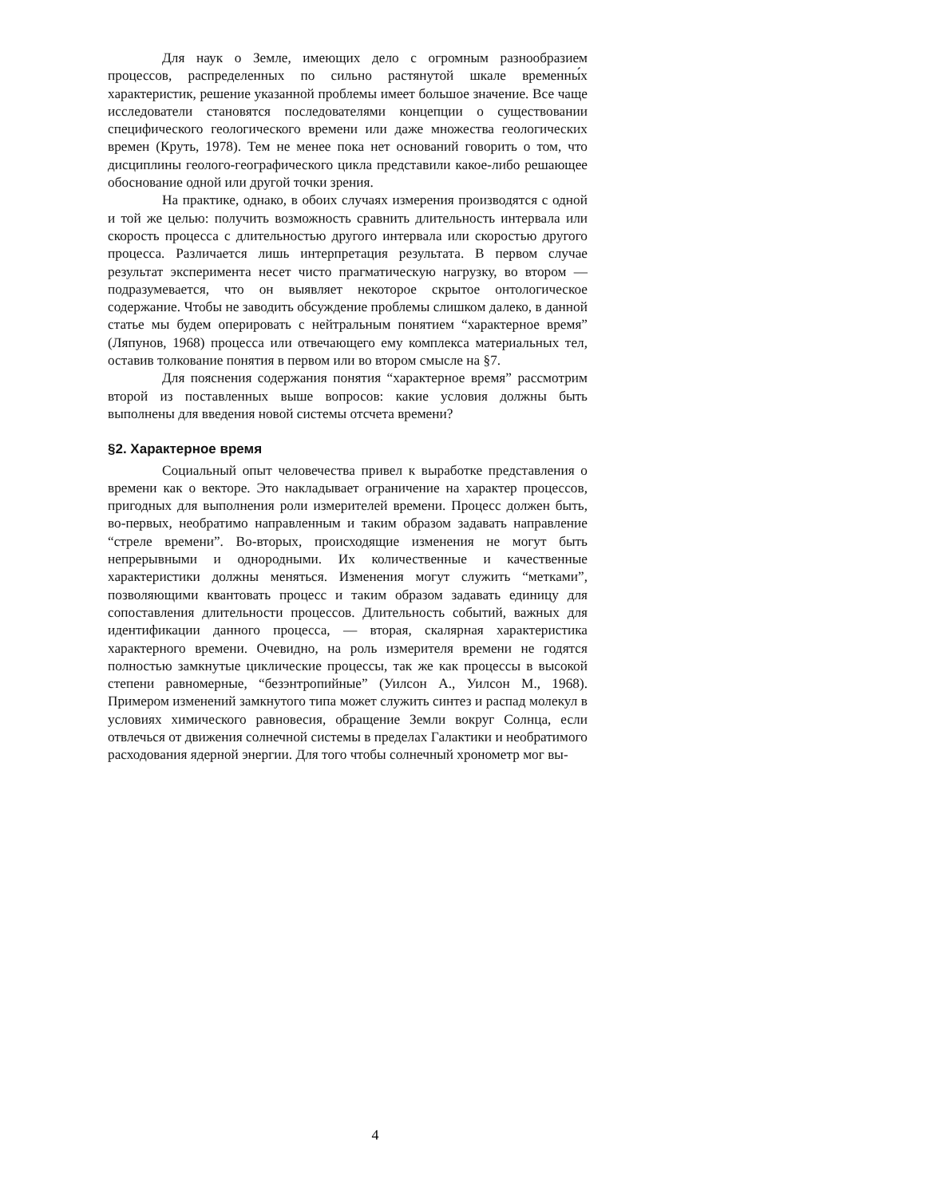Для наук о Земле, имеющих дело с огромным разнообразием процессов, распределенных по сильно растянутой шкале временны́х характеристик, решение указанной проблемы имеет большое значение. Все чаще исследователи становятся последователями концепции о существовании специфического геологического времени или даже множества геологических времен (Круть, 1978). Тем не менее пока нет оснований говорить о том, что дисциплины геолого-географического цикла представили какое-либо решающее обоснование одной или другой точки зрения.
На практике, однако, в обоих случаях измерения производятся с одной и той же целью: получить возможность сравнить длительность интервала или скорость процесса с длительностью другого интервала или скоростью другого процесса. Различается лишь интерпретация результата. В первом случае результат эксперимента несет чисто прагматическую нагрузку, во втором — подразумевается, что он выявляет некоторое скрытое онтологическое содержание. Чтобы не заводить обсуждение проблемы слишком далеко, в данной статье мы будем оперировать с нейтральным понятием “характерное время” (Ляпунов, 1968) процесса или отвечающего ему комплекса материальных тел, оставив толкование понятия в первом или во втором смысле на §7.
Для пояснения содержания понятия “характерное время” рассмотрим второй из поставленных выше вопросов: какие условия должны быть выполнены для введения новой системы отсчета времени?
§2. Характерное время
Социальный опыт человечества привел к выработке представления о времени как о векторе. Это накладывает ограничение на характер процессов, пригодных для выполнения роли измерителей времени. Процесс должен быть, во-первых, необратимо направленным и таким образом задавать направление “стреле времени”. Во-вторых, происходящие изменения не могут быть непрерывными и однородными. Их количественные и качественные характеристики должны меняться. Изменения могут служить “метками”, позволяющими квантовать процесс и таким образом задавать единицу для сопоставления длительности процессов. Длительность событий, важных для идентификации данного процесса, — вторая, скалярная характеристика характерного времени. Очевидно, на роль измерителя времени не годятся полностью замкнутые циклические процессы, так же как процессы в высокой степени равномерные, “безэнтропийные” (Уилсон А., Уилсон М., 1968). Примером изменений замкнутого типа может служить синтез и распад молекул в условиях химического равновесия, обращение Земли вокруг Солнца, если отвлечься от движения солнечной системы в пределах Галактики и необратимого расходования ядерной энергии. Для того чтобы солнечный хронометр мог вы-
4